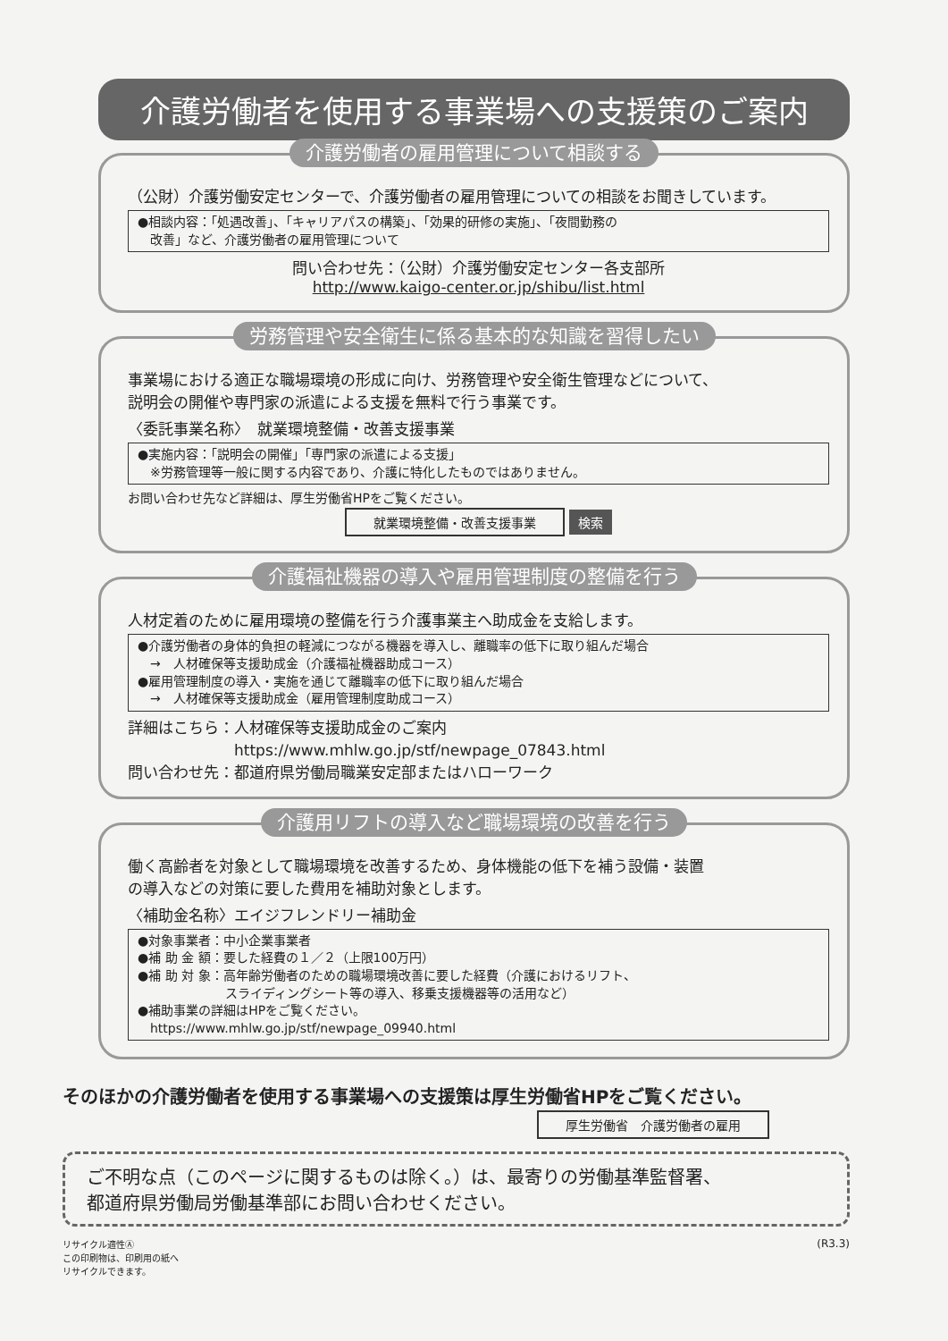介護労働者を使用する事業場への支援策のご案内
介護労働者の雇用管理について相談する
（公財）介護労働安定センターで、介護労働者の雇用管理についての相談をお聞きしています。
●相談内容：「処遇改善」、「キャリアパスの構築」、「効果的研修の実施」、「夜間勤務の
　改善」など、介護労働者の雇用管理について
問い合わせ先：（公財）介護労働安定センター各支部所
http://www.kaigo-center.or.jp/shibu/list.html
労務管理や安全衛生に係る基本的な知識を習得したい
事業場における適正な職場環境の形成に向け、労務管理や安全衛生管理などについて、
説明会の開催や専門家の派遣による支援を無料で行う事業です。
〈委託事業名称〉　就業環境整備・改善支援事業
●実施内容：「説明会の開催」「専門家の派遣による支援」
　※労務管理等一般に関する内容であり、介護に特化したものではありません。
お問い合わせ先など詳細は、厚生労働省HPをご覧ください。
就業環境整備・改善支援事業 検索
介護福祉機器の導入や雇用管理制度の整備を行う
人材定着のために雇用環境の整備を行う介護事業主へ助成金を支給します。
●介護労働者の身体的負担の軽減につながる機器を導入し、離職率の低下に取り組んだ場合
　→　人材確保等支援助成金（介護福祉機器助成コース）
●雇用管理制度の導入・実施を通じて離職率の低下に取り組んだ場合
　→　人材確保等支援助成金（雇用管理制度助成コース）
詳細はこちら：人材確保等支援助成金のご案内
　　　　　　　https://www.mhlw.go.jp/stf/newpage_07843.html
問い合わせ先：都道府県労働局職業安定部またはハローワーク
介護用リフトの導入など職場環境の改善を行う
働く高齢者を対象として職場環境を改善するため、身体機能の低下を補う設備・装置
の導入などの対策に要した費用を補助対象とします。
〈補助金名称〉エイジフレンドリー補助金
●対象事業者：中小企業事業者
●補 助 金 額：要した経費の１／２（上限100万円）
●補 助 対 象：高年齢労働者のための職場環境改善に要した経費（介護におけるリフト、
　　　　　　　スライディングシート等の導入、移乗支援機器等の活用など）
●補助事業の詳細はHPをご覧ください。
　https://www.mhlw.go.jp/stf/newpage_09940.html
そのほかの介護労働者を使用する事業場への支援策は厚生労働省HPをご覧ください。
厚生労働省　介護労働者の雇用
ご不明な点（このページに関するものは除く。）は、最寄りの労働基準監督署、
都道府県労働局労働基準部にお問い合わせください。
リサイクル適性Ⓐ
この印刷物は、印刷用の紙へ
リサイクルできます。
(R3.3)